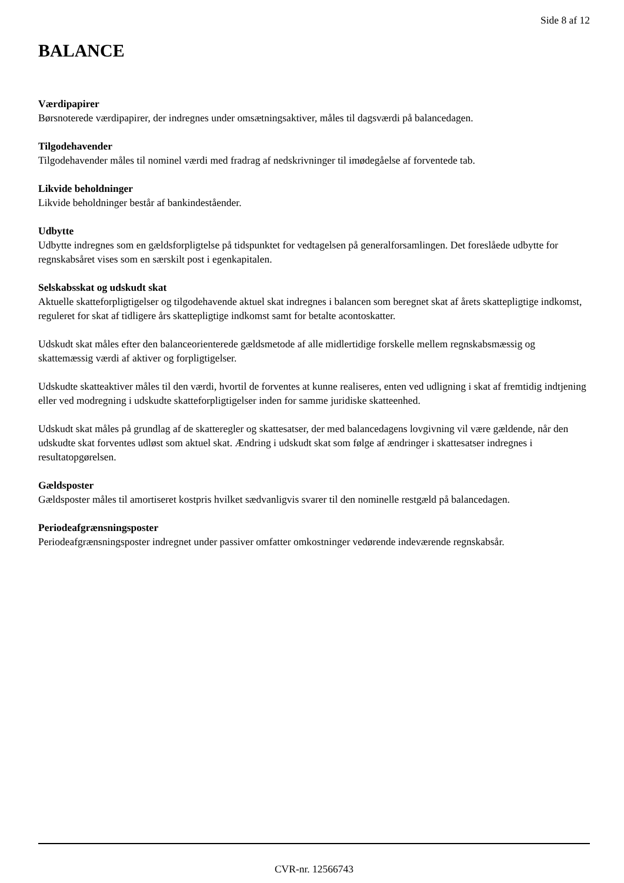Side 8 af 12
BALANCE
Værdipapirer
Børsnoterede værdipapirer, der indregnes under omsætningsaktiver, måles til dagsværdi på balancedagen.
Tilgodehavender
Tilgodehavender måles til nominel værdi med fradrag af nedskrivninger til imødegåelse af forventede tab.
Likvide beholdninger
Likvide beholdninger består af bankindeståender.
Udbytte
Udbytte indregnes som en gældsforpligtelse på tidspunktet for vedtagelsen på generalforsamlingen. Det foreslåede udbytte for regnskabsåret vises som en særskilt post i egenkapitalen.
Selskabsskat og udskudt skat
Aktuelle skatteforpligtigelser og tilgodehavende aktuel skat indregnes i balancen som beregnet skat af årets skattepligtige indkomst, reguleret for skat af tidligere års skattepligtige indkomst samt for betalte acontoskatter.
Udskudt skat måles efter den balanceorienterede gældsmetode af alle midlertidige forskelle mellem regnskabsmæssig og skattemæssig værdi af aktiver og forpligtigelser.
Udskudte skatteaktiver måles til den værdi, hvortil de forventes at kunne realiseres, enten ved udligning i skat af fremtidig indtjening eller ved modregning i udskudte skatteforpligtigelser inden for samme juridiske skatteenhed.
Udskudt skat måles på grundlag af de skatteregler og skattesatser, der med balancedagens lovgivning vil være gældende, når den udskudte skat forventes udløst som aktuel skat. Ændring i udskudt skat som følge af ændringer i skattesatser indregnes i resultatopgørelsen.
Gældsposter
Gældsposter måles til amortiseret kostpris hvilket sædvanligvis svarer til den nominelle restgæld på balancedagen.
Periodeafgrænsningsposter
Periodeafgrænsningsposter indregnet under passiver omfatter omkostninger vedørende indeværende regnskabsår.
CVR-nr. 12566743